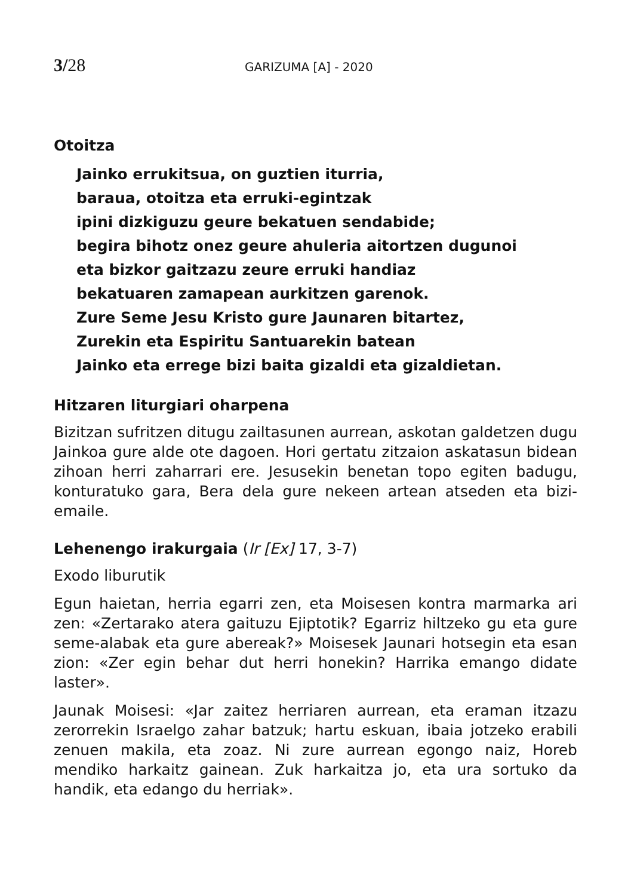3/28 GARIZUMA [A] - 2020
Otoitza
Jainko errukitsua, on guztien iturria,
baraua, otoitza eta erruki-egintzak
ipini dizkiguzu geure bekatuen sendabide;
begira bihotz onez geure ahuleria aitortzen dugunoi
eta bizkor gaitzazu zeure erruki handiaz
bekatuaren zamapean aurkitzen garenok.
Zure Seme Jesu Kristo gure Jaunaren bitartez,
Zurekin eta Espiritu Santuarekin batean
Jainko eta errege bizi baita gizaldi eta gizaldietan.
Hitzaren liturgiari oharpena
Bizitzan sufritzen ditugu zailtasunen aurrean, askotan galdetzen dugu Jainkoa gure alde ote dagoen. Hori gertatu zitzaion askatasun bidean zihoan herri zaharrari ere. Jesusekin benetan topo egiten badugu, konturatuko gara, Bera dela gure nekeen artean atseden eta bizi-emaile.
Lehenengo irakurgaia (Ir [Ex] 17, 3-7)
Exodo liburutik
Egun haietan, herria egarri zen, eta Moisesen kontra marmarka ari zen: «Zertarako atera gaituzu Ejiptotik? Egarriz hiltzeko gu eta gure seme-alabak eta gure abereak?» Moisesek Jaunari hotsegin eta esan zion: «Zer egin behar dut herri honekin? Harrika emango didate laster».
Jaunak Moisesi: «Jar zaitez herriaren aurrean, eta eraman itzazu zerorrekin Israelgo zahar batzuk; hartu eskuan, ibaia jotzeko erabili zenuen makila, eta zoaz. Ni zure aurrean egongo naiz, Horeb mendiko harkaitz gainean. Zuk harkaitza jo, eta ura sortuko da handik, eta edango du herriak».